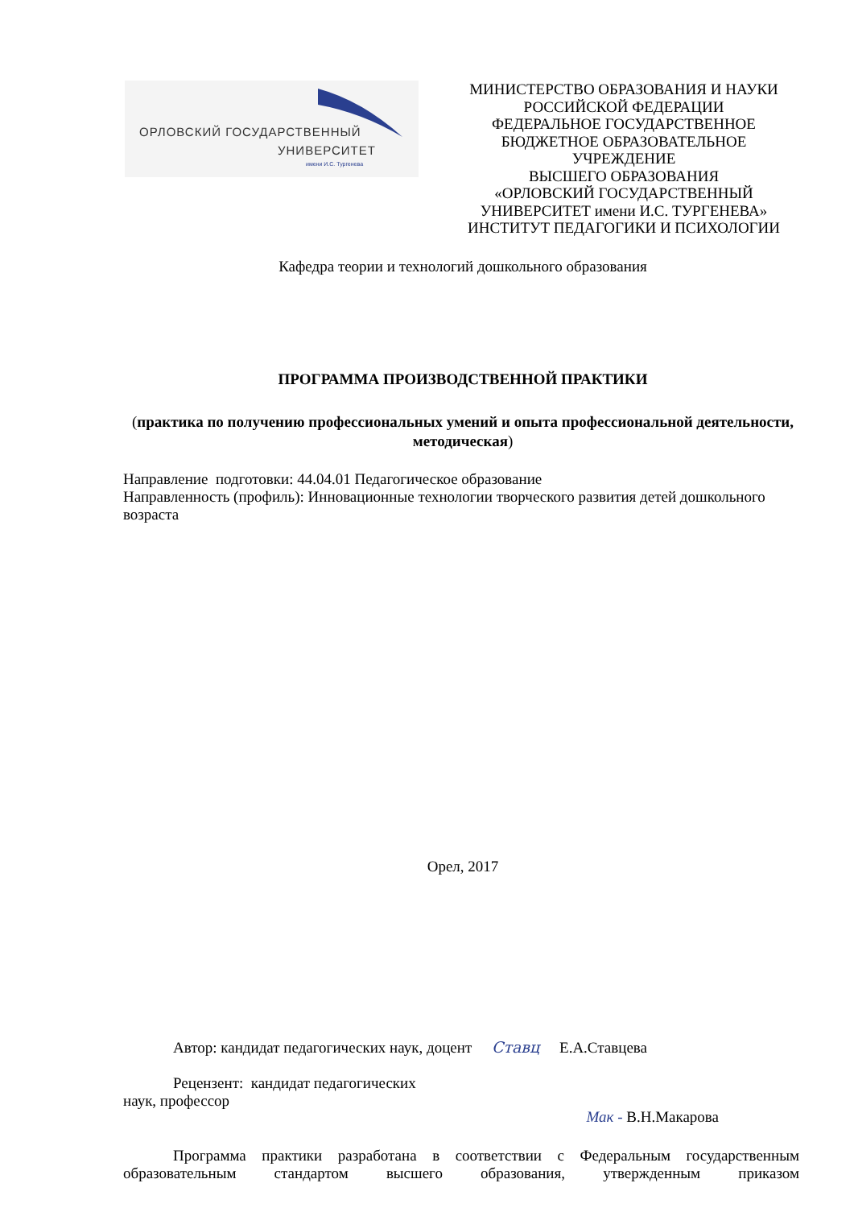ОРЛОВСКИЙ ГОСУДАРСТВЕННЫЙ
УНИВЕРСИТЕТ
имени И.С. Тургенева
МИНИСТЕРСТВО ОБРАЗОВАНИЯ И НАУКИ
РОССИЙСКОЙ ФЕДЕРАЦИИ
ФЕДЕРАЛЬНОЕ ГОСУДАРСТВЕННОЕ
БЮДЖЕТНОЕ ОБРАЗОВАТЕЛЬНОЕ
УЧРЕЖДЕНИЕ
ВЫСШЕГО ОБРАЗОВАНИЯ
«ОРЛОВСКИЙ ГОСУДАРСТВЕННЫЙ
УНИВЕРСИТЕТ имени И.С. ТУРГЕНЕВА»
ИНСТИТУТ ПЕДАГОГИКИ И ПСИХОЛОГИИ
Кафедра теории и технологий дошкольного образования
ПРОГРАММА ПРОИЗВОДСТВЕННОЙ ПРАКТИКИ
(практика по получению профессиональных умений и опыта профессиональной деятельности, методическая)
Направление подготовки: 44.04.01 Педагогическое образование
Направленность (профиль): Инновационные технологии творческого развития детей дошкольного возраста
Орел, 2017
Автор: кандидат педагогических наук, доцент Ставц Е.А.Ставцева
Рецензент: кандидат педагогических
наук, профессор
Мак - В.Н.Макарова
Программа практики разработана в соответствии с Федеральным государственным образовательным стандартом высшего образования, утвержденным приказом